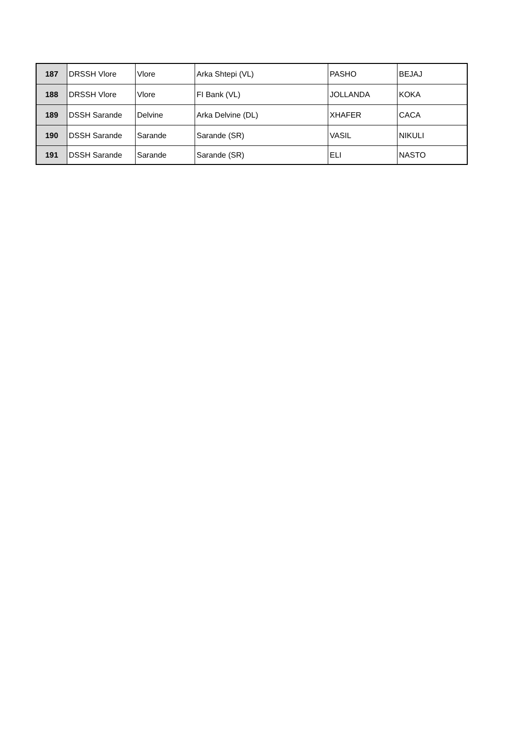| 187 | DRSSH Vlore | Vlore | Arka Shtepi (VL) | PASHO | BEJAJ |
| 188 | DRSSH Vlore | Vlore | FI Bank (VL) | JOLLANDA | KOKA |
| 189 | DSSH Sarande | Delvine | Arka Delvine (DL) | XHAFER | CACA |
| 190 | DSSH Sarande | Sarande | Sarande (SR) | VASIL | NIKULI |
| 191 | DSSH Sarande | Sarande | Sarande (SR) | ELI | NASTO |